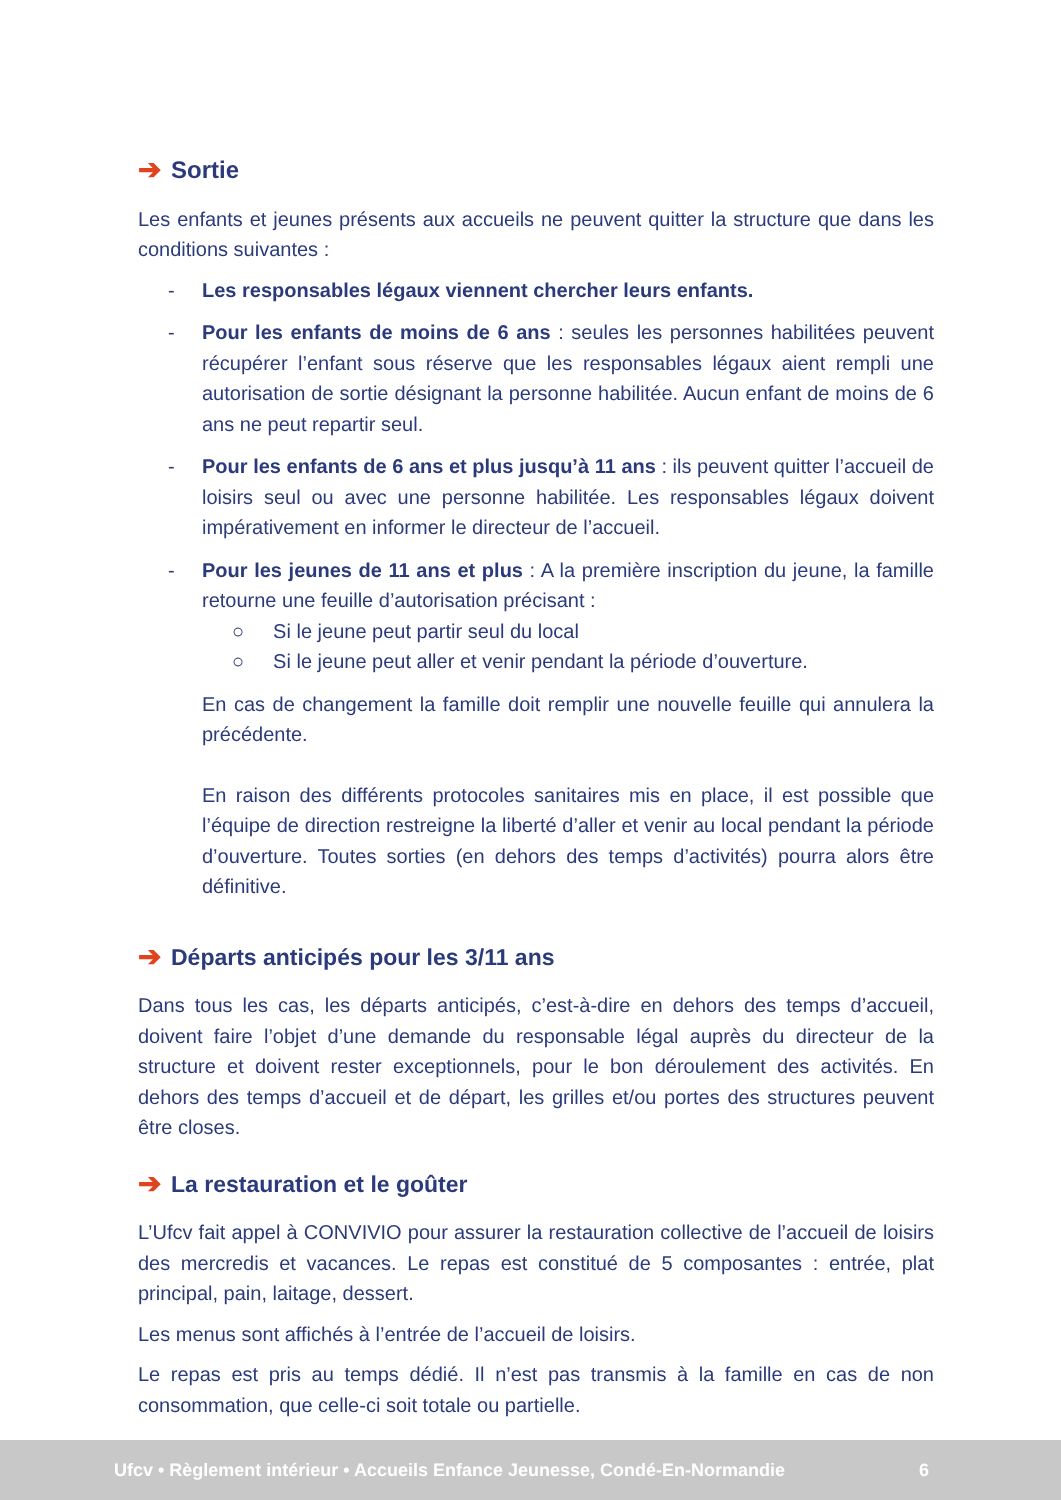➔ Sortie
Les enfants et jeunes présents aux accueils ne peuvent quitter la structure que dans les conditions suivantes :
- Les responsables légaux viennent chercher leurs enfants.
- Pour les enfants de moins de 6 ans : seules les personnes habilitées peuvent récupérer l’enfant sous réserve que les responsables légaux aient rempli une autorisation de sortie désignant la personne habilitée. Aucun enfant de moins de 6 ans ne peut repartir seul.
- Pour les enfants de 6 ans et plus jusqu’à 11 ans : ils peuvent quitter l’accueil de loisirs seul ou avec une personne habilitée. Les responsables légaux doivent impérativement en informer le directeur de l’accueil.
- Pour les jeunes de 11 ans et plus : A la première inscription du jeune, la famille retourne une feuille d’autorisation précisant :
○ Si le jeune peut partir seul du local
○ Si le jeune peut aller et venir pendant la période d’ouverture.
En cas de changement la famille doit remplir une nouvelle feuille qui annulera la précédente.
En raison des différents protocoles sanitaires mis en place, il est possible que l’équipe de direction restreigne la liberté d’aller et venir au local pendant la période d’ouverture. Toutes sorties (en dehors des temps d’activités) pourra alors être définitive.
➔ Départs anticipés pour les 3/11 ans
Dans tous les cas, les départs anticipés, c’est-à-dire en dehors des temps d’accueil, doivent faire l’objet d’une demande du responsable légal auprès du directeur de la structure et doivent rester exceptionnels, pour le bon déroulement des activités. En dehors des temps d’accueil et de départ, les grilles et/ou portes des structures peuvent être closes.
➔ La restauration et le goûter
L’Ufcv fait appel à CONVIVIO pour assurer la restauration collective de l’accueil de loisirs des mercredis et vacances. Le repas est constitué de 5 composantes : entrée, plat principal, pain, laitage, dessert.
Les menus sont affichés à l’entrée de l’accueil de loisirs.
Le repas est pris au temps dédié. Il n’est pas transmis à la famille en cas de non consommation, que celle-ci soit totale ou partielle.
Ufcv • Règlement intérieur • Accueils Enfance Jeunesse, Condé-En-Normandie 6